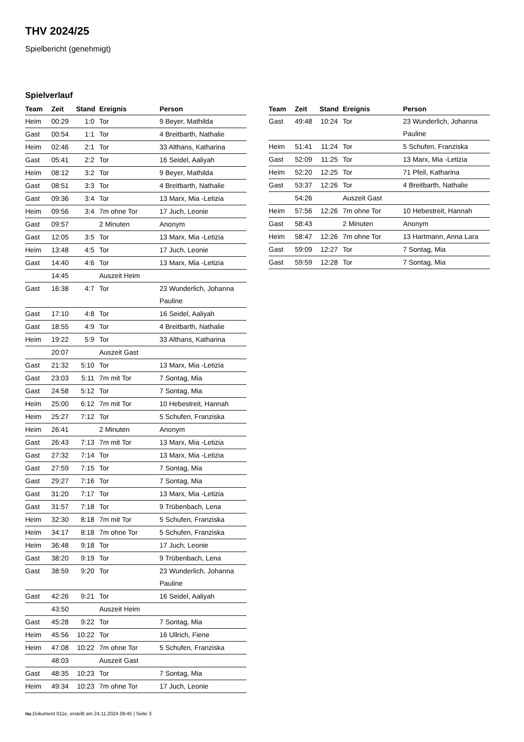THV 2024/25
Spielbericht (genehmigt)
Spielverlauf
| Team | Zeit | Stand | Ereignis | Person |
| --- | --- | --- | --- | --- |
| Heim | 00:29 | 1:0 | Tor | 9 Beyer, Mathilda |
| Gast | 00:54 | 1:1 | Tor | 4 Breitbarth, Nathalie |
| Heim | 02:46 | 2:1 | Tor | 33 Althans, Katharina |
| Gast | 05:41 | 2:2 | Tor | 16 Seidel, Aaliyah |
| Heim | 08:12 | 3:2 | Tor | 9 Beyer, Mathilda |
| Gast | 08:51 | 3:3 | Tor | 4 Breitbarth, Nathalie |
| Gast | 09:36 | 3:4 | Tor | 13 Marx, Mia -Letizia |
| Heim | 09:56 | 3:4 | 7m ohne Tor | 17 Juch, Leonie |
| Gast | 09:57 | | 2 Minuten | Anonym |
| Gast | 12:05 | 3:5 | Tor | 13 Marx, Mia -Letizia |
| Heim | 13:48 | 4:5 | Tor | 17 Juch, Leonie |
| Gast | 14:40 | 4:6 | Tor | 13 Marx, Mia -Letizia |
| | 14:45 | | Auszeit Heim | |
| Gast | 16:38 | 4:7 | Tor | 23 Wunderlich, Johanna Pauline |
| Gast | 17:10 | 4:8 | Tor | 16 Seidel, Aaliyah |
| Gast | 18:55 | 4:9 | Tor | 4 Breitbarth, Nathalie |
| Heim | 19:22 | 5:9 | Tor | 33 Althans, Katharina |
| | 20:07 | | Auszeit Gast | |
| Gast | 21:32 | 5:10 | Tor | 13 Marx, Mia -Letizia |
| Gast | 23:03 | 5:11 | 7m mit Tor | 7 Sontag, Mia |
| Gast | 24:58 | 5:12 | Tor | 7 Sontag, Mia |
| Heim | 25:00 | 6:12 | 7m mit Tor | 10 Hebestreit, Hannah |
| Heim | 25:27 | 7:12 | Tor | 5 Schufen, Franziska |
| Heim | 26:41 | | 2 Minuten | Anonym |
| Gast | 26:43 | 7:13 | 7m mit Tor | 13 Marx, Mia -Letizia |
| Gast | 27:32 | 7:14 | Tor | 13 Marx, Mia -Letizia |
| Gast | 27:59 | 7:15 | Tor | 7 Sontag, Mia |
| Gast | 29:27 | 7:16 | Tor | 7 Sontag, Mia |
| Gast | 31:20 | 7:17 | Tor | 13 Marx, Mia -Letizia |
| Gast | 31:57 | 7:18 | Tor | 9 Trübenbach, Lena |
| Heim | 32:30 | 8:18 | 7m mit Tor | 5 Schufen, Franziska |
| Heim | 34:17 | 8:18 | 7m ohne Tor | 5 Schufen, Franziska |
| Heim | 36:48 | 9:18 | Tor | 17 Juch, Leonie |
| Gast | 38:20 | 9:19 | Tor | 9 Trübenbach, Lena |
| Gast | 38:59 | 9:20 | Tor | 23 Wunderlich, Johanna Pauline |
| Gast | 42:26 | 9:21 | Tor | 16 Seidel, Aaliyah |
| | 43:50 | | Auszeit Heim | |
| Gast | 45:28 | 9:22 | Tor | 7 Sontag, Mia |
| Heim | 45:56 | 10:22 | Tor | 16 Ullrich, Fiene |
| Heim | 47:08 | 10:22 | 7m ohne Tor | 5 Schufen, Franziska |
| | 48:03 | | Auszeit Gast | |
| Gast | 48:35 | 10:23 | Tor | 7 Sontag, Mia |
| Heim | 49:34 | 10:23 | 7m ohne Tor | 17 Juch, Leonie |
| Team | Zeit | Stand | Ereignis | Person |
| --- | --- | --- | --- | --- |
| Gast | 49:48 | 10:24 | Tor | 23 Wunderlich, Johanna Pauline |
| Heim | 51:41 | 11:24 | Tor | 5 Schufen, Franziska |
| Gast | 52:09 | 11:25 | Tor | 13 Marx, Mia -Letizia |
| Heim | 52:20 | 12:25 | Tor | 71 Pfeil, Katharina |
| Gast | 53:37 | 12:26 | Tor | 4 Breitbarth, Nathalie |
| | 54:26 | | Auszeit Gast | |
| Heim | 57:56 | 12:26 | 7m ohne Tor | 10 Hebestreit, Hannah |
| Gast | 58:43 | | 2 Minuten | Anonym |
| Heim | 58:47 | 12:26 | 7m ohne Tor | 13 Hartmann, Anna Lara |
| Gast | 59:09 | 12:27 | Tor | 7 Sontag, Mia |
| Gast | 59:59 | 12:28 | Tor | 7 Sontag, Mia |
nu.Dokument 011e, erstellt am 24.11.2024 09:45 | Seite 3